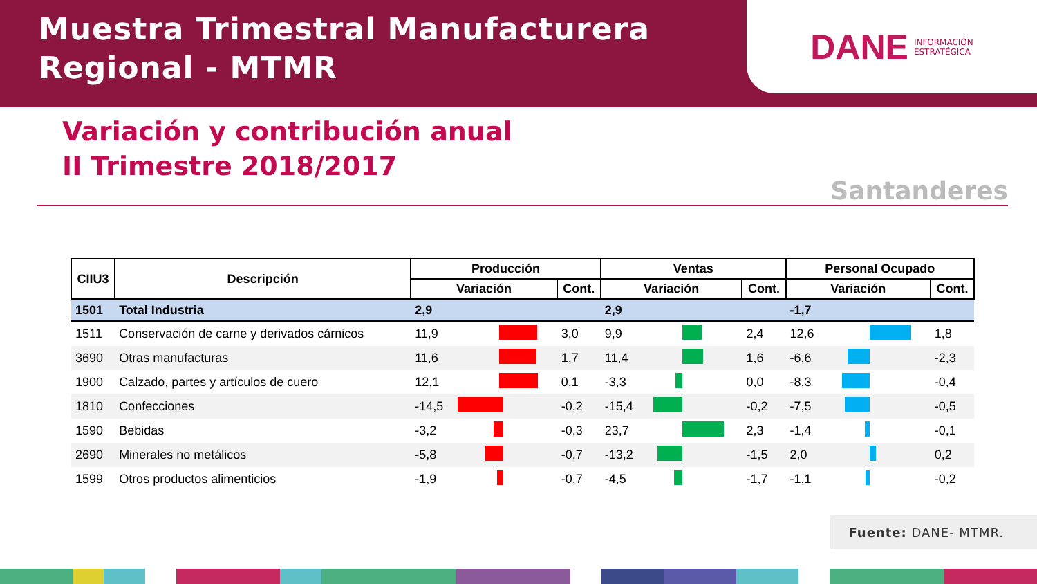Muestra Trimestral Manufacturera
Regional - MTMR
DANE INFORMACIÓN
ESTRATÉGICA
Variación y contribución anual
II Trimestre 2018/2017
Santanderes
| CIIU3 | Descripción | Producción | | | Ventas | | | Personal Ocupado | | |
| --- | --- | --- | --- | --- | --- | --- | --- | --- | --- | --- |
| | | Variación | | Cont. | Variación | | Cont. | Variación | | Cont. |
| 1501 | Total Industria | 2,9 | | | 2,9 | | | -1,7 | | |
| 1511 | Conservación de carne y derivados cárnicos | 11,9 | | 3,0 | 9,9 | | 2,4 | 12,6 | | 1,8 |
| 3690 | Otras manufacturas | 11,6 | | 1,7 | 11,4 | | 1,6 | -6,6 | | -2,3 |
| 1900 | Calzado, partes y artículos de cuero | 12,1 | | 0,1 | -3,3 | | 0,0 | -8,3 | | -0,4 |
| 1810 | Confecciones | -14,5 | | -0,2 | -15,4 | | -0,2 | -7,5 | | -0,5 |
| 1590 | Bebidas | -3,2 | | -0,3 | 23,7 | | 2,3 | -1,4 | | -0,1 |
| 2690 | Minerales no metálicos | -5,8 | | -0,7 | -13,2 | | -1,5 | 2,0 | | 0,2 |
| 1599 | Otros productos alimenticios | -1,9 | | -0,7 | -4,5 | | -1,7 | -1,1 | | -0,2 |
Fuente: DANE- MTMR.